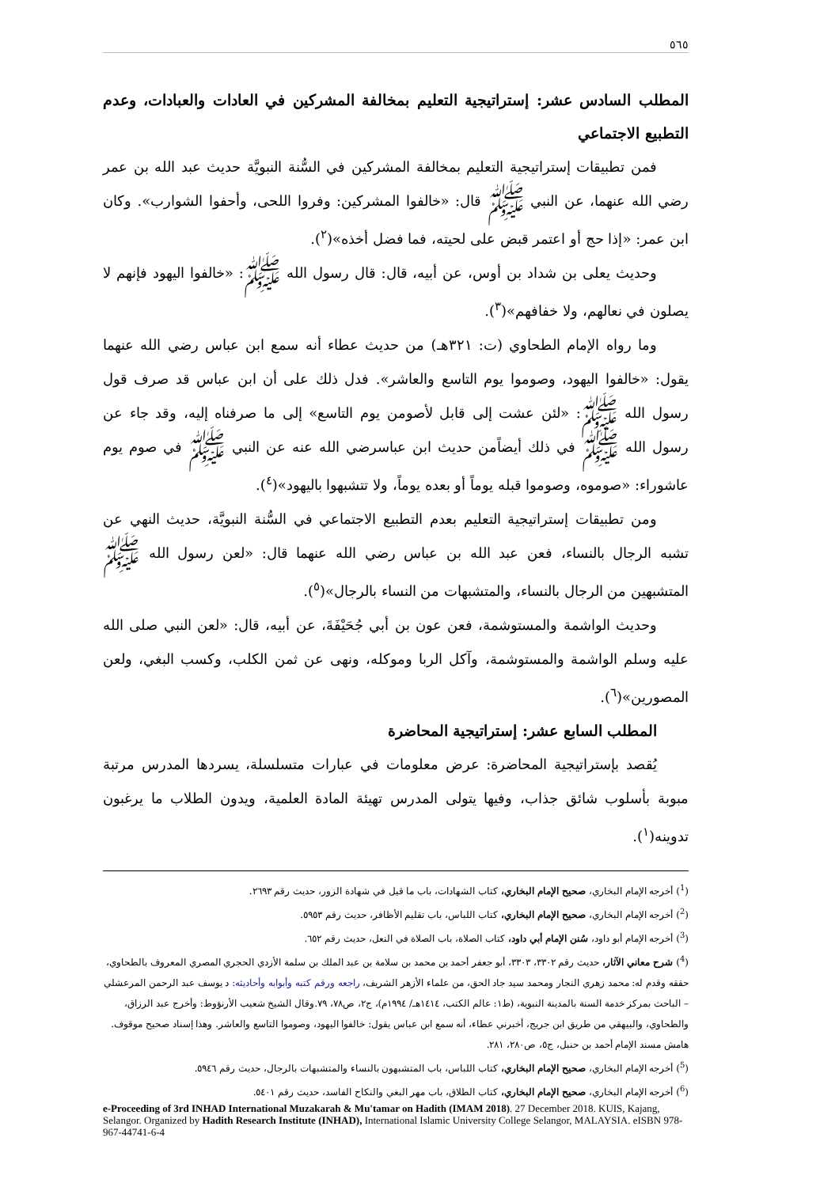٥٦٥
المطلب السادس عشر: إستراتيجية التعليم بمخالفة المشركين في العادات والعبادات، وعدم التطبيع الاجتماعي
فمن تطبيقات إستراتيجية التعليم بمخالفة المشركين في السُّنة النبويَّة حديث عبد الله بن عمر رضي الله عنهما، عن النبي ﷺ قال: «خالفوا المشركين: وفروا اللحى، وأحفوا الشوارب». وكان ابن عمر: «إذا حج أو اعتمر قبض على لحيته، فما فضل أخذه»(<sup>٢</sup>).
وحديث يعلى بن شداد بن أوس، عن أبيه، قال: قال رسول الله ﷺ: «خالفوا اليهود فإنهم لا يصلون في نعالهم، ولا خفافهم»(<sup>٣</sup>).
وما رواه الإمام الطحاوي (ت: ٣٢١هـ) من حديث عطاء أنه سمع ابن عباس رضي الله عنهما يقول: «خالفوا اليهود، وصوموا يوم التاسع والعاشر». فدل ذلك على أن ابن عباس قد صرف قول رسول الله ﷺ: «لئن عشت إلى قابل لأصومن يوم التاسع» إلى ما صرفناه إليه، وقد جاء عن رسول الله ﷺ في ذلك أيضاًمن حديث ابن عباسرضي الله عنه عن النبي ﷺ في صوم يوم عاشوراء: «صوموه، وصوموا قبله يوماً أو بعده يوماً، ولا تتشبهوا باليهود»(<sup>٤</sup>).
ومن تطبيقات إستراتيجية التعليم بعدم التطبيع الاجتماعي في السُّنة النبويَّة، حديث النهي عن تشبه الرجال بالنساء، فعن عبد الله بن عباس رضي الله عنهما قال: «لعن رسول الله ﷺ المتشبهين من الرجال بالنساء، والمتشبهات من النساء بالرجال»(<sup>٥</sup>).
وحديث الواشمة والمستوشمة، فعن عون بن أبي جُحَيْفَةَ، عن أبيه، قال: «لعن النبي صلى الله عليه وسلم الواشمة والمستوشمة، وآكل الربا وموكله، ونهى عن ثمن الكلب، وكسب البغي، ولعن المصورين»(<sup>٦</sup>).
المطلب السابع عشر: إستراتيجية المحاضرة
يُقصد بإستراتيجية المحاضرة: عرض معلومات في عبارات متسلسلة، يسردها المدرس مرتبة مبوبة بأسلوب شائق جذاب، وفيها يتولى المدرس تهيئة المادة العلمية، ويدون الطلاب ما يرغبون تدوينه(<sup>١</sup>).
(<sup>1</sup>) أخرجه الإمام البخاري، صحيح الإمام البخاري، كتاب الشهادات، باب ما قيل في شهادة الزور، حديث رقم ٢٦٩٣.
(<sup>2</sup>) أخرجه الإمام البخاري، صحيح الإمام البخاري، كتاب اللباس، باب تقليم الأظافر، حديث رقم ٥٩٥٣.
(<sup>3</sup>) أخرجه الإمام أبو داود، سُنن الإمام أبي داود، كتاب الصلاة، باب الصلاة في النعل، حديث رقم ٦٥٢.
(<sup>4</sup>) شرح معاني الآثار، حديث رقم ٣٣٠٢، ٣٣٠٣، أبو جعفر أحمد بن محمد بن سلامة بن عبد الملك بن سلمة الأزدي الحجري المصري المعروف بالطحاوي، حققه وقدم له: محمد زهري النجار ومحمد سيد جاد الحق، من علماء الأزهر الشريف، راجعه ورقم كتبه وأبوابه وأحاديثه: د يوسف عبد الرحمن المرعشلي – الباحث بمركز خدمة السنة بالمدينة النبوية، (ط١: عالم الكتب، ١٤١٤هـ/ ١٩٩٤م)، ج٢، ص٧٨، ٧٩.وقال الشيخ شعيب الأرنؤوط: وأخرج عبد الرزاق، والطحاوي، والبيهقي من طريق ابن جريج، أخبرني عطاء، أنه سمع ابن عباس يقول: خالفوا اليهود، وصوموا التاسع والعاشر. وهذا إسناد صحيح موقوف. هامش مسند الإمام أحمد بن حنبل، ج٥، ص٢٨٠، ٢٨١.
(<sup>5</sup>) أخرجه الإمام البخاري، صحيح الإمام البخاري، كتاب اللباس، باب المتشبهون بالنساء والمتشبهات بالرجال، حديث رقم ٥٩٤٦.
(<sup>6</sup>) أخرجه الإمام البخاري، صحيح الإمام البخاري، كتاب الطلاق، باب مهر البغي والنكاح الفاسد، حديث رقم ٥٤٠١.
e-Proceeding of 3rd INHAD International Muzakarah & Mu'tamar on Hadith (IMAM 2018). 27 December 2018. KUIS, Kajang, Selangor. Organized by Hadith Research Institute (INHAD), International Islamic University College Selangor, MALAYSIA. eISBN 978-967-44741-6-4